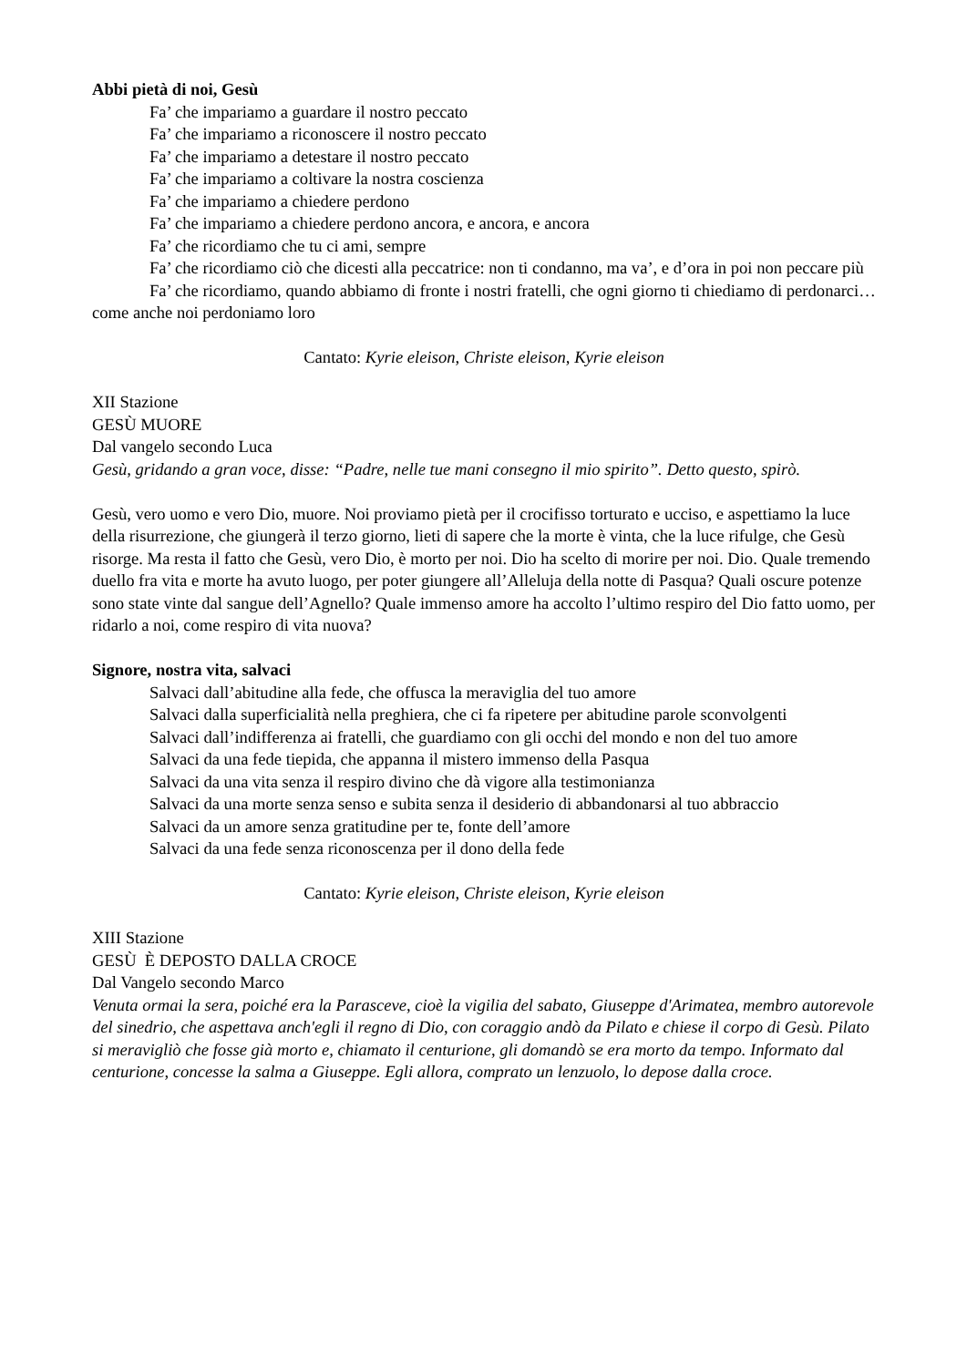Abbi pietà di noi, Gesù
Fa’ che impariamo a guardare il nostro peccato
Fa’ che impariamo a riconoscere il nostro peccato
Fa’ che impariamo a detestare il nostro peccato
Fa’ che impariamo a coltivare la nostra coscienza
Fa’ che impariamo a chiedere perdono
Fa’ che impariamo a chiedere perdono ancora, e ancora, e ancora
Fa’ che ricordiamo che tu ci ami, sempre
Fa’ che ricordiamo ciò che dicesti alla peccatrice: non ti condanno, ma va’, e d’ora in poi non peccare più
Fa’ che ricordiamo, quando abbiamo di fronte i nostri fratelli, che ogni giorno ti chiediamo di perdonarci… come anche noi perdoniamo loro
Cantato: Kyrie eleison, Christe eleison, Kyrie eleison
XII Stazione
GESÙ MUORE
Dal vangelo secondo Luca
Gesù, gridando a gran voce, disse: “Padre, nelle tue mani consegno il mio spirito”. Detto questo, spirò.
Gesù, vero uomo e vero Dio, muore. Noi proviamo pietà per il crocifisso torturato e ucciso, e aspettiamo la luce della risurrezione, che giungerà il terzo giorno, lieti di sapere che la morte è vinta, che la luce rifulge, che Gesù risorge. Ma resta il fatto che Gesù, vero Dio, è morto per noi. Dio ha scelto di morire per noi. Dio. Quale tremendo duello fra vita e morte ha avuto luogo, per poter giungere all’Alleluja della notte di Pasqua? Quali oscure potenze sono state vinte dal sangue dell’Agnello? Quale immenso amore ha accolto l’ultimo respiro del Dio fatto uomo, per ridarlo a noi, come respiro di vita nuova?
Signore, nostra vita, salvaci
Salvaci dall’abitudine alla fede, che offusca la meraviglia del tuo amore
Salvaci dalla superficialità nella preghiera, che ci fa ripetere per abitudine parole sconvolgenti
Salvaci dall’indifferenza ai fratelli, che guardiamo con gli occhi del mondo e non del tuo amore
Salvaci da una fede tiepida, che appanna il mistero immenso della Pasqua
Salvaci da una vita senza il respiro divino che dà vigore alla testimonianza
Salvaci da una morte senza senso e subita senza il desiderio di abbandonarsi al tuo abbraccio
Salvaci da un amore senza gratitudine per te, fonte dell’amore
Salvaci da una fede senza riconoscenza per il dono della fede
Cantato: Kyrie eleison, Christe eleison, Kyrie eleison
XIII Stazione
GESÙ È DEPOSTO DALLA CROCE
Dal Vangelo secondo Marco
Venuta ormai la sera, poiché era la Parasceve, cioè la vigilia del sabato, Giuseppe d'Arimatea, membro autorevole del sinedrio, che aspettava anch'egli il regno di Dio, con coraggio andò da Pilato e chiese il corpo di Gesù. Pilato si meravigliò che fosse già morto e, chiamato il centurione, gli domandò se era morto da tempo. Informato dal centurione, concesse la salma a Giuseppe. Egli allora, comprato un lenzuolo, lo depose dalla croce.